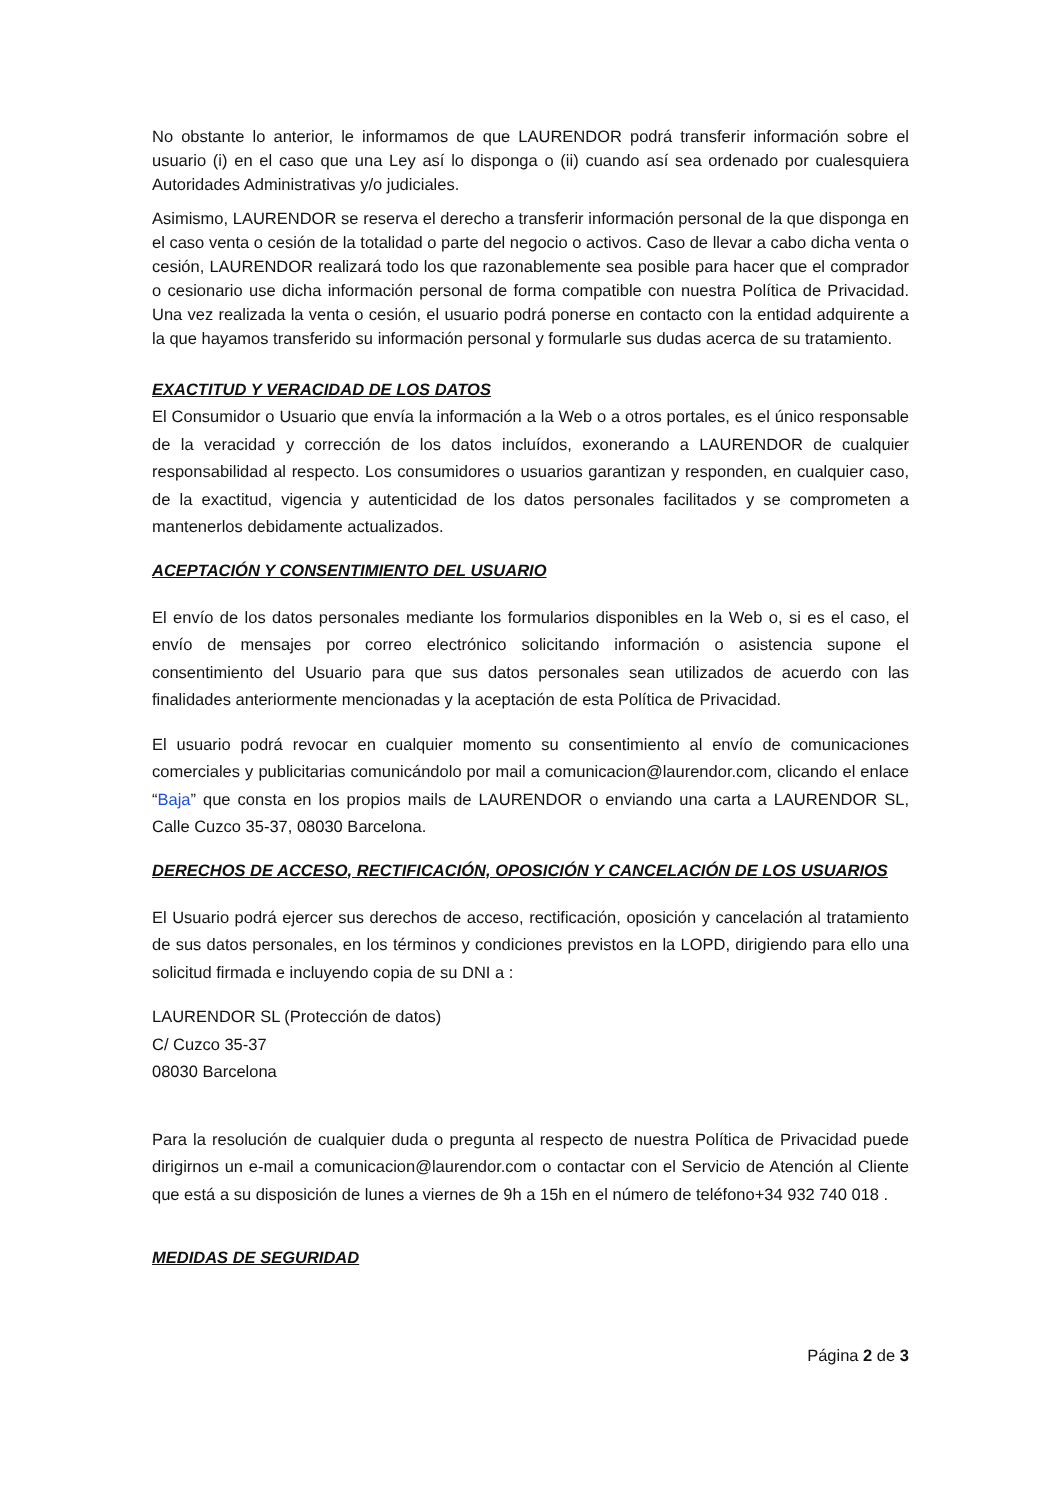No obstante lo anterior, le informamos de que LAURENDOR podrá transferir información sobre el usuario (i) en el caso que una Ley así lo disponga o (ii) cuando así sea ordenado por cualesquiera Autoridades Administrativas y/o judiciales.
Asimismo, LAURENDOR se reserva el derecho a transferir información personal de la que disponga en el caso venta o cesión de la totalidad o parte del negocio o activos. Caso de llevar a cabo dicha venta o cesión, LAURENDOR realizará todo los que razonablemente sea posible para hacer que el comprador o cesionario use dicha información personal de forma compatible con nuestra Política de Privacidad. Una vez realizada la venta o cesión, el usuario podrá ponerse en contacto con la entidad adquirente a la que hayamos transferido su información personal y formularle sus dudas acerca de su tratamiento.
EXACTITUD Y VERACIDAD DE LOS DATOS
El Consumidor o Usuario que envía la información a la Web o a otros portales, es el único responsable de la veracidad y corrección de los datos incluídos, exonerando a LAURENDOR de cualquier responsabilidad al respecto. Los consumidores o usuarios garantizan y responden, en cualquier caso, de la exactitud, vigencia y autenticidad de los datos personales facilitados y se comprometen a mantenerlos debidamente actualizados.
ACEPTACIÓN Y CONSENTIMIENTO DEL USUARIO
El envío de los datos personales mediante los formularios disponibles en la Web o, si es el caso, el envío de mensajes por correo electrónico solicitando información o asistencia supone el consentimiento del Usuario para que sus datos personales sean utilizados de acuerdo con las finalidades anteriormente mencionadas y la aceptación de esta Política de Privacidad.
El usuario podrá revocar en cualquier momento su consentimiento al envío de comunicaciones comerciales y publicitarias comunicándolo por mail a comunicacion@laurendor.com, clicando el enlace “Baja” que consta en los propios mails de LAURENDOR o enviando una carta a LAURENDOR SL, Calle Cuzco 35-37, 08030 Barcelona.
DERECHOS DE ACCESO, RECTIFICACIÓN, OPOSICIÓN Y CANCELACIÓN DE LOS USUARIOS
El Usuario podrá ejercer sus derechos de acceso, rectificación, oposición y cancelación al tratamiento de sus datos personales, en los términos y condiciones previstos en la LOPD, dirigiendo para ello una solicitud firmada e incluyendo copia de su DNI a :
LAURENDOR SL (Protección de datos)
C/ Cuzco 35-37
08030 Barcelona
Para la resolución de cualquier duda o pregunta al respecto de nuestra Política de Privacidad puede dirigirnos un e-mail a comunicacion@laurendor.com o contactar con el Servicio de Atención al Cliente que está a su disposición de lunes a viernes de 9h a 15h en el número de teléfono+34 932 740 018 .
MEDIDAS DE SEGURIDAD
Página 2 de 3